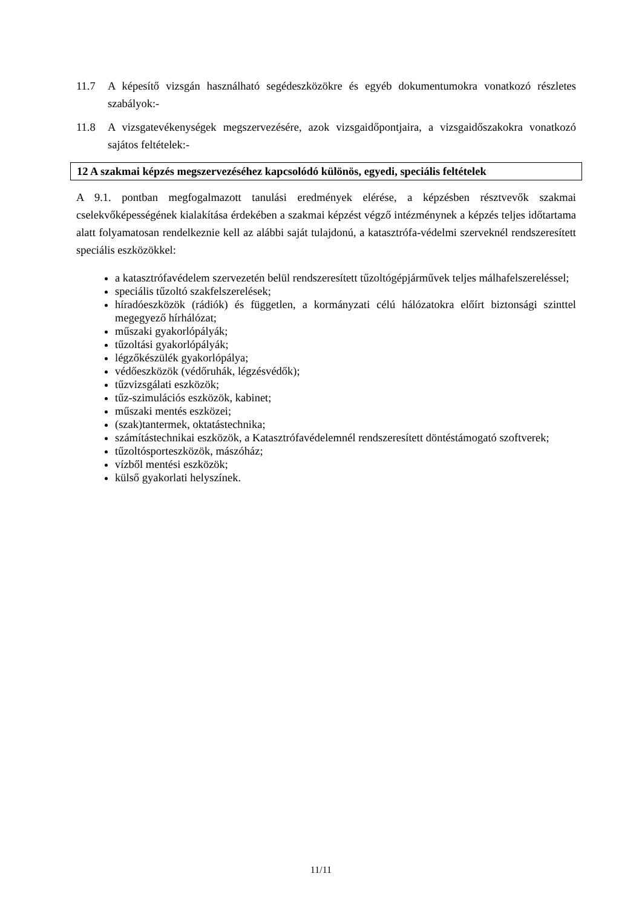11.7 A képesítő vizsgán használható segédeszközökre és egyéb dokumentumokra vonatkozó részletes szabályok:-
11.8 A vizsgatevékenységek megszervezésére, azok vizsgaidőpontjaira, a vizsgaidőszakokra vonatkozó sajátos feltételek:-
12 A szakmai képzés megszervezéséhez kapcsolódó különös, egyedi, speciális feltételek
A 9.1. pontban megfogalmazott tanulási eredmények elérése, a képzésben résztvevők szakmai cselekvőképességének kialakítása érdekében a szakmai képzést végző intézménynek a képzés teljes időtartama alatt folyamatosan rendelkeznie kell az alábbi saját tulajdonú, a katasztrófa-védelmi szerveknél rendszeresített speciális eszközökkel:
a katasztrófavédelem szervezetén belül rendszeresített tűzoltógépjárművek teljes málhafelszereléssel;
speciális tűzoltó szakfelszerelések;
híradóeszközök (rádiók) és független, a kormányzati célú hálózatokra előírt biztonsági szinttel megegyező hírhálózat;
műszaki gyakorlópályák;
tűzoltási gyakorlópályák;
légzőkészülék gyakorlópálya;
védőeszközök (védőruhák, légzésvédők);
tűzvizsgálati eszközök;
tűz-szimulációs eszközök, kabinet;
műszaki mentés eszközei;
(szak)tantermek, oktatástechnika;
számítástechnikai eszközök, a Katasztrófavédelemnél rendszeresített döntéstámogató szoftverek;
tűzoltósporteszközök, mászóház;
vízből mentési eszközök;
külső gyakorlati helyszínek.
11/11